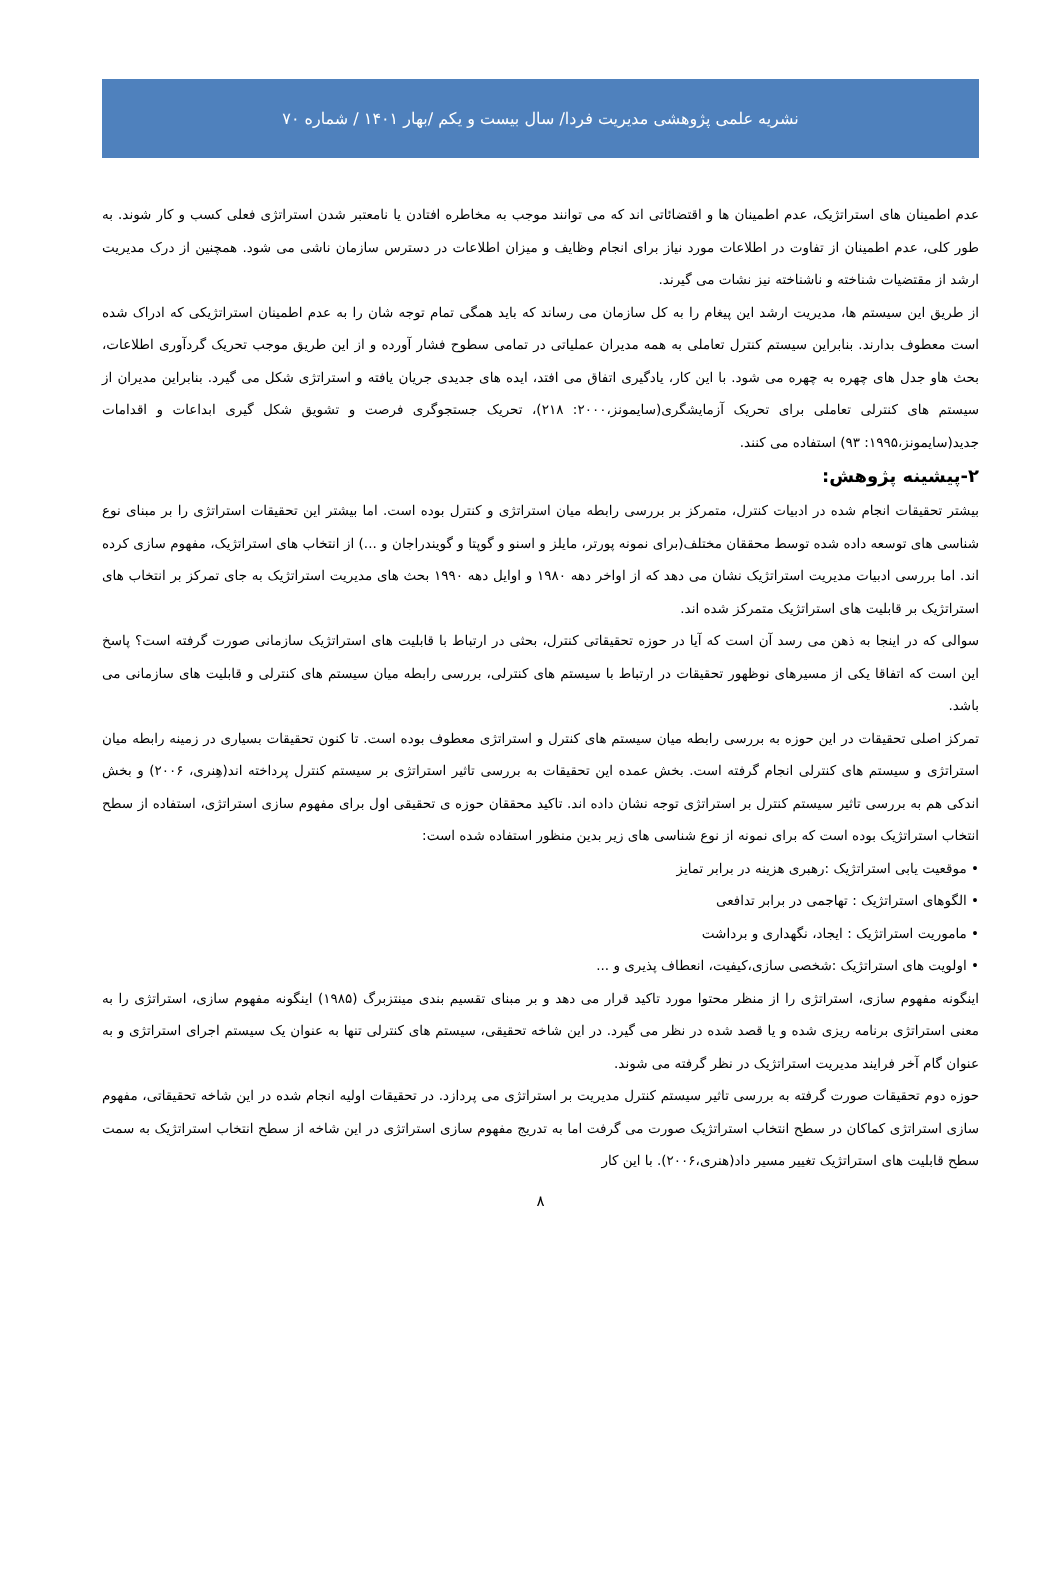نشریه علمی پژوهشی مدیریت فردا/ سال بیست و یکم /بهار ۱۴۰۱ / شماره ۷۰
عدم اطمینان های استراتژیک، عدم اطمینان ها و اقتضائاتی اند که می توانند موجب به مخاطره افتادن یا نامعتبر شدن استراتژی فعلی کسب و کار شوند. به طور کلی، عدم اطمینان از تفاوت در اطلاعات مورد نیاز برای انجام وظایف و میزان اطلاعات در دسترس سازمان ناشی می شود. همچنین از درک مدیریت ارشد از مقتضیات شناخته و ناشناخته نیز نشات می گیرند.
از طریق این سیستم ها، مدیریت ارشد این پیغام را به کل سازمان می رساند که باید همگی تمام توجه شان را به عدم اطمینان استراتژیکی که ادراک شده است معطوف بدارند. بنابراین سیستم کنترل تعاملی به همه مدیران عملیاتی در تمامی سطوح فشار آورده و از این طریق موجب تحریک گردآوری اطلاعات، بحث هاو جدل های چهره به چهره می شود. با این کار، یادگیری اتفاق می افتد، ایده های جدیدی جریان یافته و استراتژی شکل می گیرد. بنابراین مدیران از سیستم های کنترلی تعاملی برای تحریک آزمایشگری(سایمونز،۲۰۰۰: ۲۱۸)، تحریک جستجوگری فرصت و تشویق شکل گیری ابداعات و اقدامات جدید(سایمونز،۱۹۹۵: ۹۳) استفاده می کنند.
۲-پیشینه پژوهش:
بیشتر تحقیقات انجام شده در ادبیات کنترل، متمرکز بر بررسی رابطه میان استراتژی و کنترل بوده است. اما بیشتر این تحقیقات استراتژی را بر مبنای نوع شناسی های توسعه داده شده توسط محققان مختلف(برای نمونه پورتر، مایلز و اسنو و گوپتا و گویندراجان و ...) از انتخاب های استراتژیک، مفهوم سازی کرده اند. اما بررسی ادبیات مدیریت استراتژیک نشان می دهد که از اواخر دهه ۱۹۸۰ و اوایل دهه ۱۹۹۰ بحث های مدیریت استراتژیک به جای تمرکز بر انتخاب های استراتژیک بر قابلیت های استراتژیک متمرکز شده اند.
سوالی که در اینجا به ذهن می رسد آن است که آیا در حوزه تحقیقاتی کنترل، بحثی در ارتباط با قابلیت های استراتژیک سازمانی صورت گرفته است؟ پاسخ این است که اتفاقا یکی از مسیرهای نوظهور تحقیقات در ارتباط با سیستم های کنترلی، بررسی رابطه میان سیستم های کنترلی و قابلیت های سازمانی می باشد.
تمرکز اصلی تحقیقات در این حوزه به بررسی رابطه میان سیستم های کنترل و استراتژی معطوف بوده است. تا کنون تحقیقات بسیاری در زمینه رابطه میان استراتژی و سیستم های کنترلی انجام گرفته است. بخش عمده این تحقیقات به بررسی تاثیر استراتژی بر سیستم کنترل پرداخته اند(هِنری، ۲۰۰۶) و بخش اندکی هم به بررسی تاثیر سیستم کنترل بر استراتژی توجه نشان داده اند. تاکید محققان حوزه ی تحقیقی اول برای مفهوم سازی استراتژی، استفاده از سطح انتخاب استراتژیک بوده است که برای نمونه از نوع شناسی های زیر بدین منظور استفاده شده است:
• موقعیت یابی استراتژیک :رهبری هزینه در برابر تمایز
• الگوهای استراتژیک : تهاجمی در برابر تدافعی
• ماموریت استراتژیک : ایجاد، نگهداری و برداشت
• اولویت های استراتژیک :شخصی سازی،کیفیت، انعطاف پذیری و ...
اینگونه مفهوم سازی، استراتژی را از منظر محتوا مورد تاکید قرار می دهد و بر مبنای تقسیم بندی مینتزبرگ (۱۹۸۵) اینگونه مفهوم سازی، استراتژی را به معنی استراتژی برنامه ریزی شده و یا قصد شده در نظر می گیرد. در این شاخه تحقیقی، سیستم های کنترلی تنها به عنوان یک سیستم اجرای استراتژی و به عنوان گام آخر فرایند مدیریت استراتژیک در نظر گرفته می شوند.
حوزه دوم تحقیقات صورت گرفته به بررسی تاثیر سیستم کنترل مدیریت بر استراتژی می پردازد. در تحقیقات اولیه انجام شده در این شاخه تحقیقاتی، مفهوم سازی استراتژی کماکان در سطح انتخاب استراتژیک صورت می گرفت اما به تدریج مفهوم سازی استراتژی در این شاخه از سطح انتخاب استراتژیک به سمت سطح قابلیت های استراتژیک تغییر مسیر داد(هنری،۲۰۰۶). با این کار
۸